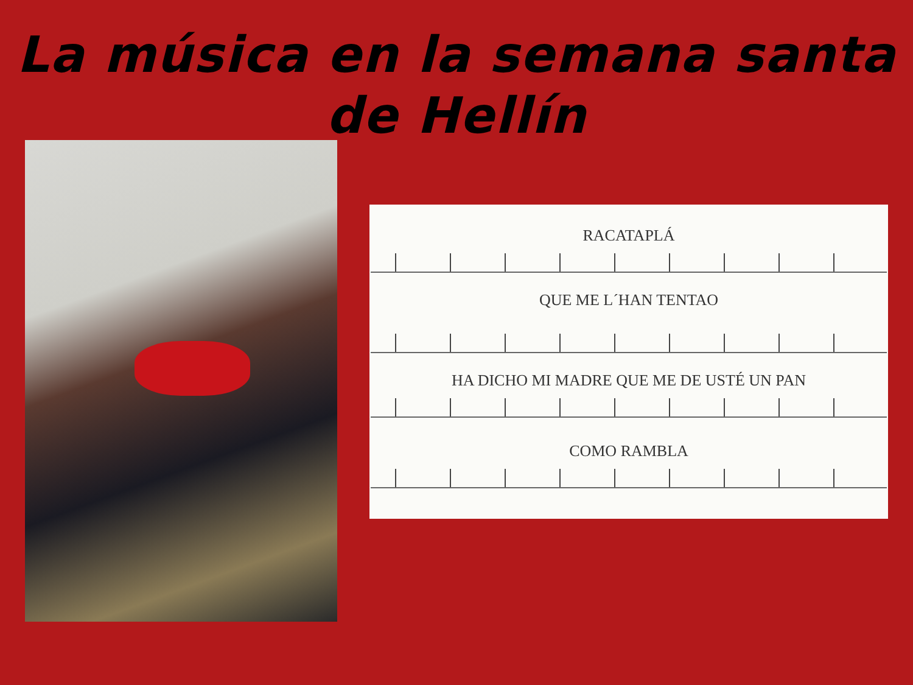La música en la semana santa
de Hellín
RACATAPLÁ
QUE ME L´HAN TENTAO
HA DICHO MI MADRE QUE ME DE USTÉ UN PAN
COMO RAMBLA